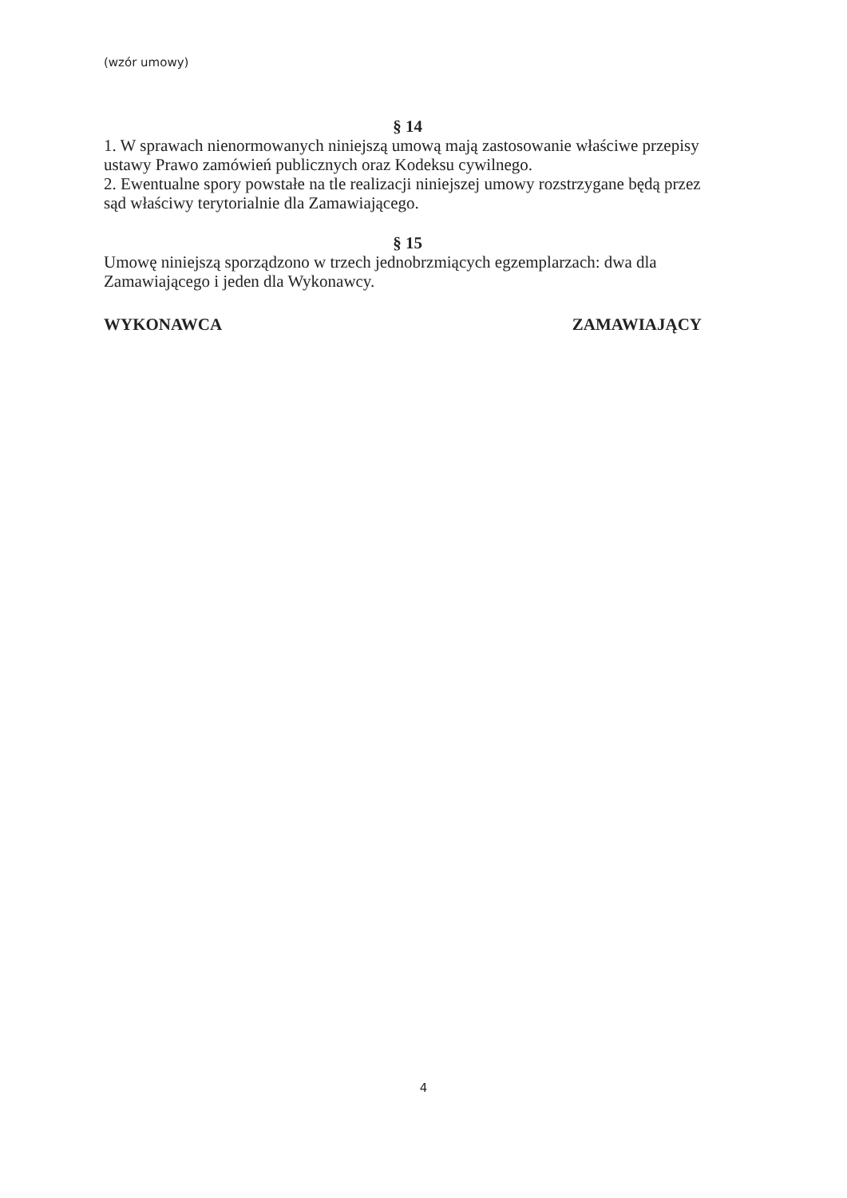(wzór umowy)
§ 14
1. W sprawach nienormowanych niniejszą umową mają zastosowanie właściwe przepisy ustawy Prawo zamówień publicznych oraz Kodeksu cywilnego.
2. Ewentualne spory powstałe na tle realizacji niniejszej umowy rozstrzygane będą przez sąd właściwy terytorialnie dla Zamawiającego.
§ 15
Umowę niniejszą sporządzono w trzech jednobrzmiących egzemplarzach: dwa dla Zamawiającego i jeden dla Wykonawcy.
WYKONAWCA ZAMAWIAJĄCY
4